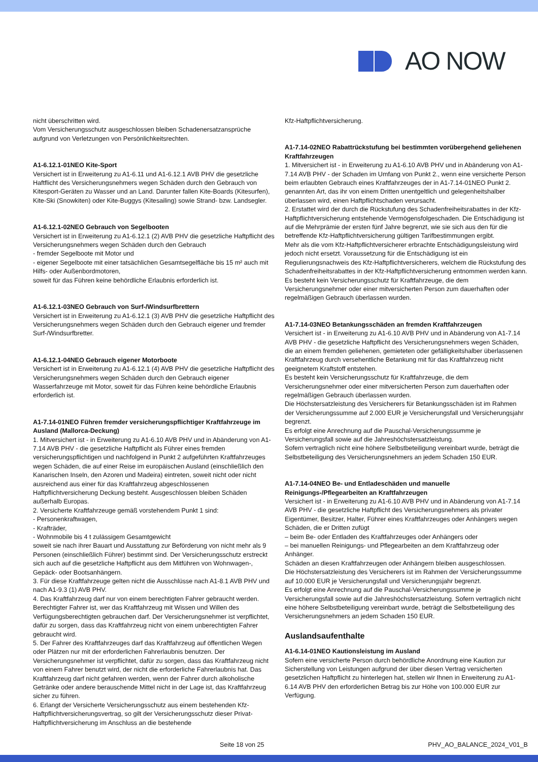AO NOW
nicht überschritten wird.
Vom Versicherungsschutz ausgeschlossen bleiben Schadenersatzansprüche aufgrund von Verletzungen von Persönlichkeitsrechten.
A1-6.12.1-01NEO Kite-Sport
Versichert ist in Erweiterung zu A1-6.11 und A1-6.12.1 AVB PHV die gesetzliche Haftflicht des Versicherungsnehmers wegen Schäden durch den Gebrauch von Kitesport-Geräten zu Wasser und an Land. Darunter fallen Kite-Boards (Kitesurfen), Kite-Ski (Snowkiten) oder Kite-Buggys (Kitesailing) sowie Strand- bzw. Landsegler.
A1-6.12.1-02NEO Gebrauch von Segelbooten
Versichert ist in Erweiterung zu A1-6.12.1 (2) AVB PHV die gesetzliche Haftpflicht des Versicherungsnehmers wegen Schäden durch den Gebrauch
- fremder Segelboote mit Motor und
- eigener Segelboote mit einer tatsächlichen Gesamtsegelfläche bis 15 m² auch mit Hilfs- oder Außenbordmotoren,
soweit für das Führen keine behördliche Erlaubnis erforderlich ist.
A1-6.12.1-03NEO Gebrauch von Surf-/Windsurfbrettern
Versichert ist in Erweiterung zu A1-6.12.1 (3) AVB PHV die gesetzliche Haftpflicht des Versicherungsnehmers wegen Schäden durch den Gebrauch eigener und fremder Surf-/Windsurfbretter.
A1-6.12.1-04NEO Gebrauch eigener Motorboote
Versichert ist in Erweiterung zu A1-6.12.1 (4) AVB PHV die gesetzliche Haftpflicht des Versicherungsnehmers wegen Schäden durch den Gebrauch eigener Wasserfahrzeuge mit Motor, soweit für das Führen keine behördliche Erlaubnis erforderlich ist.
A1-7.14-01NEO Führen fremder versicherungspflichtiger Kraftfahrzeuge im Ausland (Mallorca-Deckung)
1. Mitversichert ist - in Erweiterung zu A1-6.10 AVB PHV und in Abänderung von A1-7.14 AVB PHV - die gesetzliche Haftpflicht als Führer eines fremden versicherungspflichtigen und nachfolgend in Punkt 2 aufgeführten Kraftfahrzeuges wegen Schäden, die auf einer Reise im europäischen Ausland (einschließlich den Kanarischen Inseln, den Azoren und Madeira) eintreten, soweit nicht oder nicht ausreichend aus einer für das Kraftfahrzeug abgeschlossenen Haftpflichtversicherung Deckung besteht. Ausgeschlossen bleiben Schäden außerhalb Europas.
2. Versicherte Kraftfahrzeuge gemäß vorstehendem Punkt 1 sind:
- Personenkraftwagen,
- Krafträder,
- Wohnmobile bis 4 t zulässigem Gesamtgewicht
soweit sie nach ihrer Bauart und Ausstattung zur Beförderung von nicht mehr als 9 Personen (einschließlich Führer) bestimmt sind. Der Versicherungsschutz erstreckt sich auch auf die gesetzliche Haftpflicht aus dem Mitführen von Wohnwagen-, Gepäck- oder Bootsanhängern.
3. Für diese Kraftfahrzeuge gelten nicht die Ausschlüsse nach A1-8.1 AVB PHV und nach A1-9.3 (1) AVB PHV.
4. Das Kraftfahrzeug darf nur von einem berechtigten Fahrer gebraucht werden. Berechtigter Fahrer ist, wer das Kraftfahrzeug mit Wissen und Willen des Verfügungsberechtigten gebrauchen darf. Der Versicherungsnehmer ist verpflichtet, dafür zu sorgen, dass das Kraftfahrzeug nicht von einem unberechtigten Fahrer gebraucht wird.
5. Der Fahrer des Kraftfahrzeuges darf das Kraftfahrzeug auf öffentlichen Wegen oder Plätzen nur mit der erforderlichen Fahrerlaubnis benutzen. Der Versicherungsnehmer ist verpflichtet, dafür zu sorgen, dass das Kraftfahrzeug nicht von einem Fahrer benutzt wird, der nicht die erforderliche Fahrerlaubnis hat. Das Kraftfahrzeug darf nicht gefahren werden, wenn der Fahrer durch alkoholische Getränke oder andere berauschende Mittel nicht in der Lage ist, das Kraftfahrzeug sicher zu führen.
6. Erlangt der Versicherte Versicherungsschutz aus einem bestehenden Kfz-Haftpflichtversicherungsvertrag, so gilt der Versicherungsschutz dieser Privat-Haftpflichtversicherung im Anschluss an die bestehende
Kfz-Haftpflichtversicherung.
A1-7.14-02NEO Rabattrückstufung bei bestimmten vorübergehend geliehenen Kraftfahrzeugen
1. Mitversichert ist - in Erweiterung zu A1-6.10 AVB PHV und in Abänderung von A1-7.14 AVB PHV - der Schaden im Umfang von Punkt 2., wenn eine versicherte Person beim erlaubten Gebrauch eines Kraftfahrzeuges der in A1-7.14-01NEO Punkt 2. genannten Art, das ihr von einem Dritten unentgeltlich und gelegenheitshalber überlassen wird, einen Haftpflichtschaden verursacht.
2. Erstattet wird der durch die Rückstufung des Schadenfreiheitsrabattes in der Kfz-Haftpflichtversicherung entstehende Vermögensfolgeschaden. Die Entschädigung ist auf die Mehrprämie der ersten fünf Jahre begrenzt, wie sie sich aus den für die betreffende Kfz-Haftpflichtversicherung gültigen Tarifbestimmungen ergibt.
Mehr als die vom Kfz-Haftpflichtversicherer erbrachte Entschädigungsleistung wird jedoch nicht ersetzt. Voraussetzung für die Entschädigung ist ein Regulierungsnachweis des Kfz-Haftpflichtversicherers, welchem die Rückstufung des Schadenfreiheitsrabattes in der Kfz-Haftpflichtversicherung entnommen werden kann.
Es besteht kein Versicherungsschutz für Kraftfahrzeuge, die dem Versicherungsnehmer oder einer mitversicherten Person zum dauerhaften oder regelmäßigen Gebrauch überlassen wurden.
A1-7.14-03NEO Betankungsschäden an fremden Kraftfahrzeugen
Versichert ist - in Erweiterung zu A1-6.10 AVB PHV und in Abänderung von A1-7.14 AVB PHV - die gesetzliche Haftpflicht des Versicherungsnehmers wegen Schäden, die an einem fremden geliehenen, gemieteten oder gefälligkeitshalber überlassenen Kraftfahrzeug durch versehentliche Betankung mit für das Kraftfahrzeug nicht geeignetem Kraftstoff entstehen.
Es besteht kein Versicherungsschutz für Kraftfahrzeuge, die dem Versicherungsnehmer oder einer mitversicherten Person zum dauerhaften oder regelmäßigen Gebrauch überlassen wurden.
Die Höchstersatzleistung des Versicherers für Betankungsschäden ist im Rahmen der Versicherungssumme auf 2.000 EUR je Versicherungsfall und Versicherungsjahr begrenzt.
Es erfolgt eine Anrechnung auf die Pauschal-Versicherungssumme je Versicherungsfall sowie auf die Jahreshöchstersatzleistung.
Sofern vertraglich nicht eine höhere Selbstbeteiligung vereinbart wurde, beträgt die Selbstbeteiligung des Versicherungsnehmers an jedem Schaden 150 EUR.
A1-7.14-04NEO Be- und Entladeschäden und manuelle Reinigungs-/Pflegearbeiten an Kraftfahrzeugen
Versichert ist - in Erweiterung zu A1-6.10 AVB PHV und in Abänderung von A1-7.14 AVB PHV - die gesetzliche Haftpflicht des Versicherungsnehmers als privater Eigentümer, Besitzer, Halter, Führer eines Kraftfahrzeuges oder Anhängers wegen Schäden, die er Dritten zufügt
– beim Be- oder Entladen des Kraftfahrzeuges oder Anhängers oder
– bei manuellen Reinigungs- und Pflegearbeiten an dem Kraftfahrzeug oder Anhänger.
Schäden an diesen Kraftfahrzeugen oder Anhängern bleiben ausgeschlossen.
Die Höchstersatzleistung des Versicherers ist im Rahmen der Versicherungssumme auf 10.000 EUR je Versicherungsfall und Versicherungsjahr begrenzt.
Es erfolgt eine Anrechnung auf die Pauschal-Versicherungssumme je Versicherungsfall sowie auf die Jahreshöchstersatzleistung. Sofern vertraglich nicht eine höhere Selbstbeteiligung vereinbart wurde, beträgt die Selbstbeteiligung des Versicherungsnehmers an jedem Schaden 150 EUR.
Auslandsaufenthalte
A1-6.14-01NEO Kautionsleistung im Ausland
Sofern eine versicherte Person durch behördliche Anordnung eine Kaution zur Sicherstellung von Leistungen aufgrund der über diesen Vertrag versicherten gesetzlichen Haftpflicht zu hinterlegen hat, stellen wir Ihnen in Erweiterung zu A1-6.14 AVB PHV den erforderlichen Betrag bis zur Höhe von 100.000 EUR zur Verfügung.
Seite 18 von 25 PHV_AO_BALANCE_2024_V01_B